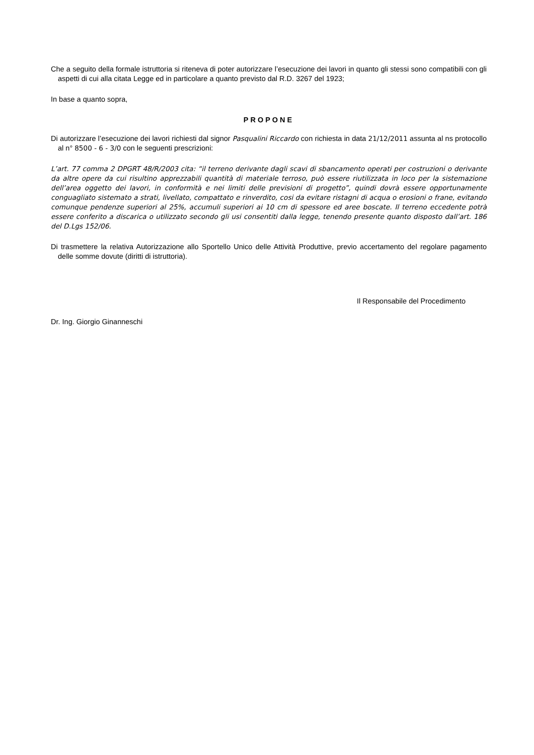Che a seguito della formale istruttoria si riteneva di poter autorizzare l’esecuzione dei lavori in quanto gli stessi sono compatibili con gli aspetti di cui alla citata Legge ed in particolare a quanto previsto dal R.D. 3267 del 1923;
In base a quanto sopra,
PROPONE
Di autorizzare l’esecuzione dei lavori richiesti dal signor Pasqualini Riccardo con richiesta in data 21/12/2011 assunta al ns protocollo al n° 8500 - 6 - 3/0 con le seguenti prescrizioni:
L’art. 77 comma 2 DPGRT 48/R/2003 cita: “il terreno derivante dagli scavi di sbancamento operati per costruzioni o derivante da altre opere da cui risultino apprezzabili quantità di materiale terroso, può essere riutilizzata in loco per la sistemazione dell’area oggetto dei lavori, in conformità e nei limiti delle previsioni di progetto”, quindi dovrà essere opportunamente conguagliato sistemato a strati, livellato, compattato e rinverdito, cosi da evitare ristagni di acqua o erosioni o frane, evitando comunque pendenze superiori al 25%, accumuli superiori ai 10 cm di spessore ed aree boscate. Il terreno eccedente potrà essere conferito a discarica o utilizzato secondo gli usi consentiti dalla legge, tenendo presente quanto disposto dall’art. 186 del D.Lgs 152/06.
Di trasmettere la relativa Autorizzazione allo Sportello Unico delle Attività Produttive, previo accertamento del regolare pagamento delle somme dovute (diritti di istruttoria).
Il Responsabile del Procedimento
Dr. Ing. Giorgio Ginanneschi